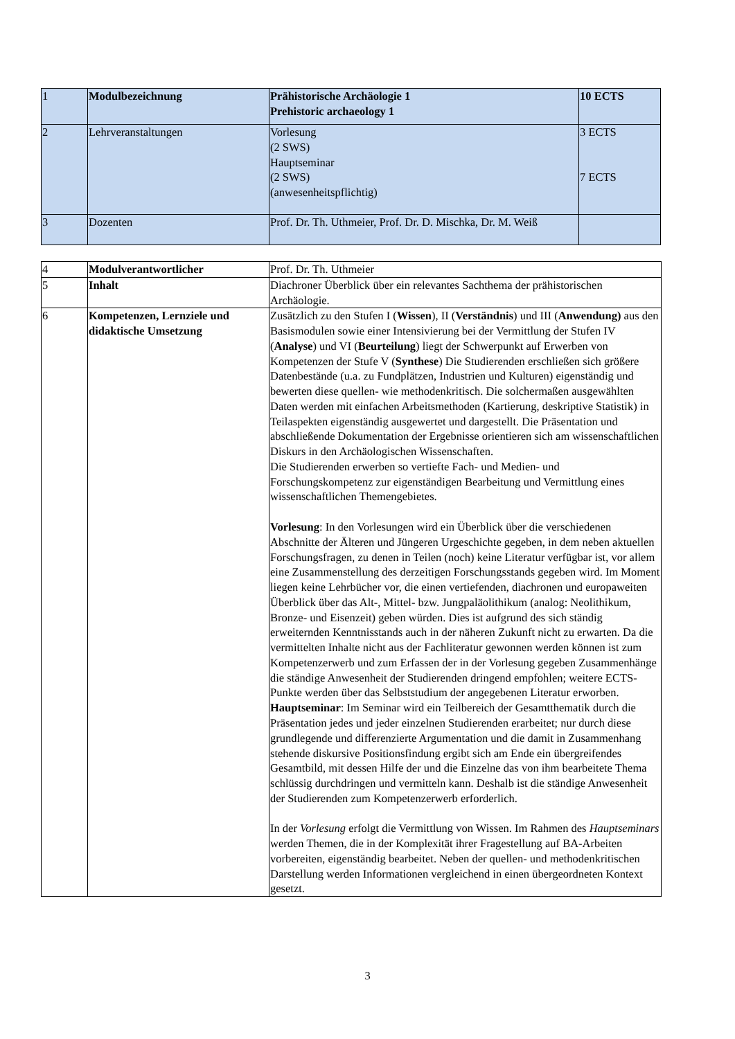| 1 | Modulbezeichnung | Prähistorische Archäologie 1 Prehistoric archaeology 1 | 10 ECTS |
| 2 | Lehrveranstaltungen | Vorlesung (2 SWS) Hauptseminar (2 SWS) (anwesenheitspflichtig) | 3 ECTS 7 ECTS |
| 3 | Dozenten | Prof. Dr. Th. Uthmeier, Prof. Dr. D. Mischka, Dr. M. Weiß | |
| 4 | Modulverantwortlicher | Prof. Dr. Th. Uthmeier |
| 5 | Inhalt | Diachroner Überblick über ein relevantes Sachthema der prähistorischen Archäologie. |
| 6 | Kompetenzen, Lernziele und didaktische Umsetzung | Zusätzlich zu den Stufen I ( Wissen ), II ( Verständnis ) und III ( Anwendung) aus den Basismodulen sowie einer Intensivierung bei der Vermittlung der Stufen IV ( Analyse ) und VI ( Beurteilung ) liegt der Schwerpunkt auf Erwerben von Kompetenzen der Stufe V ( Synthese ) Die Studierenden erschließen sich größere Datenbestände (u.a. zu Fundplätzen, Industrien und Kulturen) eigenständig und bewerten diese quellen- wie methodenkritisch. Die solchermaßen ausgewählten Daten werden mit einfachen Arbeitsmethoden (Kartierung, deskriptive Statistik) in Teilaspekten eigenständig ausgewertet und dargestellt. Die Präsentation und abschließende Dokumentation der Ergebnisse orientieren sich am wissenschaftlichen Diskurs in den Archäologischen Wissenschaften. Die Studierenden erwerben so vertiefte Fach- und Medien- und Forschungskompetenz zur eigenständigen Bearbeitung und Vermittlung eines wissenschaftlichen Themengebietes. Vorlesung : In den Vorlesungen wird ein Überblick über die verschiedenen Abschnitte der Älteren und Jüngeren Urgeschichte gegeben, in dem neben aktuellen Forschungsfragen, zu denen in Teilen (noch) keine Literatur verfügbar ist, vor allem eine Zusammenstellung des derzeitigen Forschungsstands gegeben wird. Im Moment liegen keine Lehrbücher vor, die einen vertiefenden, diachronen und europaweiten Überblick über das Alt-, Mittel- bzw. Jungpaläolithikum (analog: Neolithikum, Bronze- und Eisenzeit) geben würden. Dies ist aufgrund des sich ständig erweiternden Kenntnisstands auch in der näheren Zukunft nicht zu erwarten. Da die vermittelten Inhalte nicht aus der Fachliteratur gewonnen werden können ist zum Kompetenzerwerb und zum Erfassen der in der Vorlesung gegeben Zusammenhänge die ständige Anwesenheit der Studierenden dringend empfohlen; weitere ECTS-Punkte werden über das Selbststudium der angegebenen Literatur erworben. Hauptseminar : Im Seminar wird ein Teilbereich der Gesamtthematik durch die Präsentation jedes und jeder einzelnen Studierenden erarbeitet; nur durch diese grundlegende und differenzierte Argumentation und die damit in Zusammenhang stehende diskursive Positionsfindung ergibt sich am Ende ein übergreifendes Gesamtbild, mit dessen Hilfe der und die Einzelne das von ihm bearbeitete Thema schlüssig durchdringen und vermitteln kann. Deshalb ist die ständige Anwesenheit der Studierenden zum Kompetenzerwerb erforderlich. In der Vorlesung erfolgt die Vermittlung von Wissen. Im Rahmen des Hauptseminars werden Themen, die in der Komplexität ihrer Fragestellung auf BA-Arbeiten vorbereiten, eigenständig bearbeitet. Neben der quellen- und methodenkritischen Darstellung werden Informationen vergleichend in einen übergeordneten Kontext gesetzt. |
3